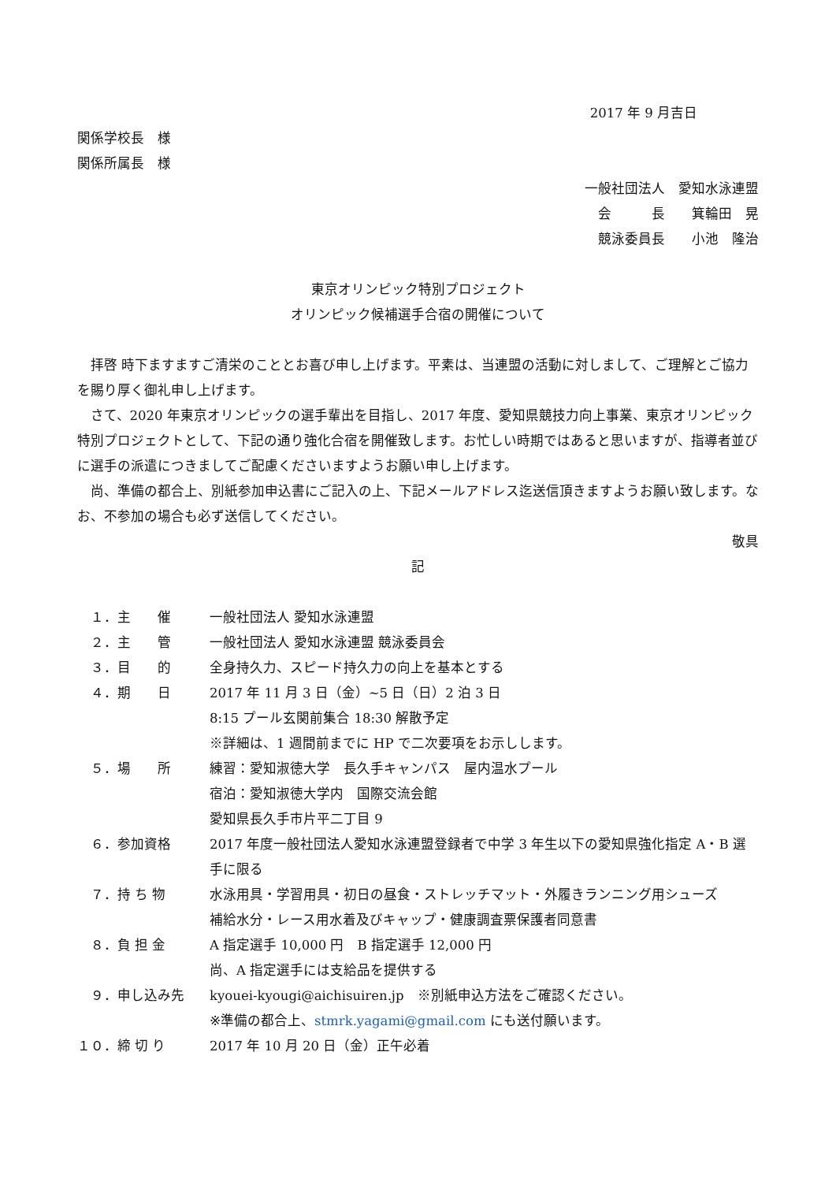2017 年 9 月吉日
関係学校長　様
関係所属長　様
一般社団法人　愛知水泳連盟
会　　　長　　箕輪田　晃
競泳委員長　　小池　隆治
東京オリンピック特別プロジェクト
オリンピック候補選手合宿の開催について
拝啓 時下ますますご清栄のこととお喜び申し上げます。平素は、当連盟の活動に対しまして、ご理解とご協力を賜り厚く御礼申し上げます。
さて、2020 年東京オリンピックの選手輩出を目指し、2017 年度、愛知県競技力向上事業、東京オリンピック特別プロジェクトとして、下記の通り強化合宿を開催致します。お忙しい時期ではあると思いますが、指導者並びに選手の派遣につきましてご配慮くださいますようお願い申し上げます。
尚、準備の都合上、別紙参加申込書にご記入の上、下記メールアドレス迄送信頂きますようお願い致します。なお、不参加の場合も必ず送信してください。
敬具
記
| １．主 催 | 一般社団法人 愛知水泳連盟 |
| ２．主 管 | 一般社団法人 愛知水泳連盟 競泳委員会 |
| ３．目 的 | 全身持久力、スピード持久力の向上を基本とする |
| ４．期 日 | 2017 年 11 月 3 日（金）~5 日（日）2 泊 3 日 8:15 プール玄関前集合 18:30 解散予定 ※詳細は、1 週間前までに HP で二次要項をお示しします。 |
| ５．場 所 | 練習：愛知淑徳大学 長久手キャンパス 屋内温水プール 宿泊：愛知淑徳大学内 国際交流会館 愛知県長久手市片平二丁目 9 |
| ６．参加資格 | 2017 年度一般社団法人愛知水泳連盟登録者で中学 3 年生以下の愛知県強化指定 A・B 選手に限る |
| ７．持 ち 物 | 水泳用具・学習用具・初日の昼食・ストレッチマット・外履きランニング用シューズ 補給水分・レース用水着及びキャップ・健康調査票保護者同意書 |
| ８．負 担 金 | A 指定選手 10,000 円 B 指定選手 12,000 円 尚、A 指定選手には支給品を提供する |
| ９．申し込み先 | kyouei-kyougi@aichisuiren.jp ※別紙申込方法をご確認ください。 ※準備の都合上、 stmrk.yagami@gmail.com にも送付願います。 |
| １０．締 切 り | 2017 年 10 月 20 日（金）正午必着 |